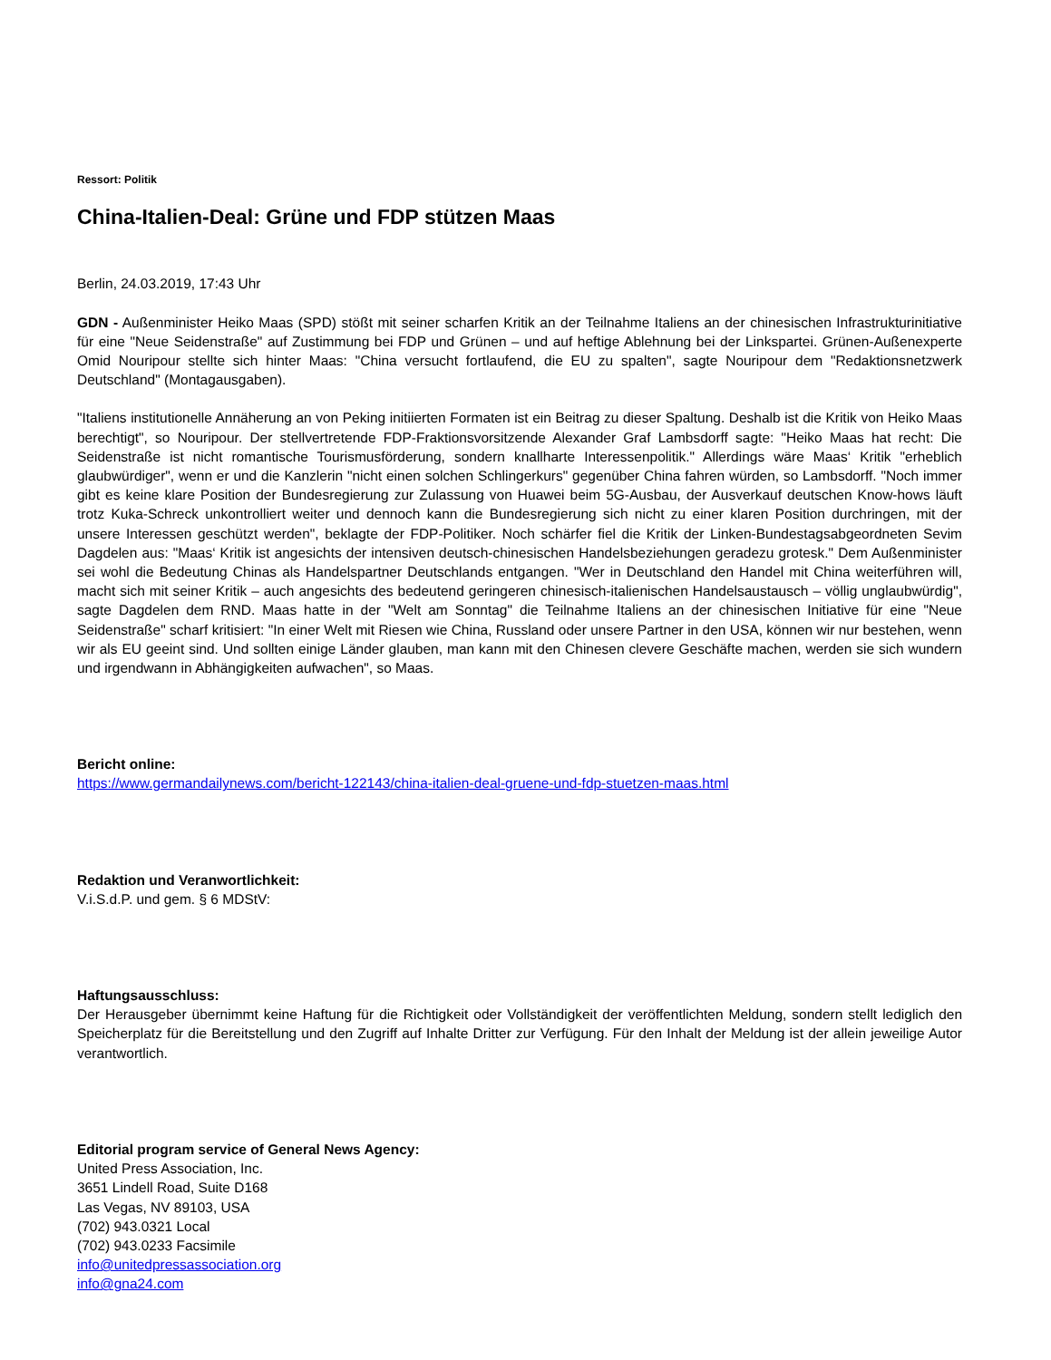Ressort: Politik
China-Italien-Deal: Grüne und FDP stützen Maas
Berlin, 24.03.2019, 17:43 Uhr
GDN - Außenminister Heiko Maas (SPD) stößt mit seiner scharfen Kritik an der Teilnahme Italiens an der chinesischen Infrastrukturinitiative für eine "Neue Seidenstraße" auf Zustimmung bei FDP und Grünen – und auf heftige Ablehnung bei der Linkspartei. Grünen-Außenexperte Omid Nouripour stellte sich hinter Maas: "China versucht fortlaufend, die EU zu spalten", sagte Nouripour dem "Redaktionsnetzwerk Deutschland" (Montagausgaben).
"Italiens institutionelle Annäherung an von Peking initiierten Formaten ist ein Beitrag zu dieser Spaltung. Deshalb ist die Kritik von Heiko Maas berechtigt", so Nouripour. Der stellvertretende FDP-Fraktionsvorsitzende Alexander Graf Lambsdorff sagte: "Heiko Maas hat recht: Die Seidenstraße ist nicht romantische Tourismusförderung, sondern knallharte Interessenpolitik." Allerdings wäre Maas‘ Kritik "erheblich glaubwürdiger", wenn er und die Kanzlerin "nicht einen solchen Schlingerkurs" gegenüber China fahren würden, so Lambsdorff. "Noch immer gibt es keine klare Position der Bundesregierung zur Zulassung von Huawei beim 5G-Ausbau, der Ausverkauf deutschen Know-hows läuft trotz Kuka-Schreck unkontrolliert weiter und dennoch kann die Bundesregierung sich nicht zu einer klaren Position durchringen, mit der unsere Interessen geschützt werden", beklagte der FDP-Politiker. Noch schärfer fiel die Kritik der Linken-Bundestagsabgeordneten Sevim Dagdelen aus: "Maas‘ Kritik ist angesichts der intensiven deutsch-chinesischen Handelsbeziehungen geradezu grotesk." Dem Außenminister sei wohl die Bedeutung Chinas als Handelspartner Deutschlands entgangen. "Wer in Deutschland den Handel mit China weiterführen will, macht sich mit seiner Kritik – auch angesichts des bedeutend geringeren chinesisch-italienischen Handelsaustausch – völlig unglaubwürdig", sagte Dagdelen dem RND. Maas hatte in der "Welt am Sonntag" die Teilnahme Italiens an der chinesischen Initiative für eine "Neue Seidenstraße" scharf kritisiert: "In einer Welt mit Riesen wie China, Russland oder unsere Partner in den USA, können wir nur bestehen, wenn wir als EU geeint sind. Und sollten einige Länder glauben, man kann mit den Chinesen clevere Geschäfte machen, werden sie sich wundern und irgendwann in Abhängigkeiten aufwachen", so Maas.
Bericht online:
https://www.germandailynews.com/bericht-122143/china-italien-deal-gruene-und-fdp-stuetzen-maas.html
Redaktion und Veranwortlichkeit:
V.i.S.d.P. und gem. § 6 MDStV:
Haftungsausschluss:
Der Herausgeber übernimmt keine Haftung für die Richtigkeit oder Vollständigkeit der veröffentlichten Meldung, sondern stellt lediglich den Speicherplatz für die Bereitstellung und den Zugriff auf Inhalte Dritter zur Verfügung. Für den Inhalt der Meldung ist der allein jeweilige Autor verantwortlich.
Editorial program service of General News Agency:
United Press Association, Inc.
3651 Lindell Road, Suite D168
Las Vegas, NV 89103, USA
(702) 943.0321 Local
(702) 943.0233 Facsimile
info@unitedpressassociation.org
info@gna24.com